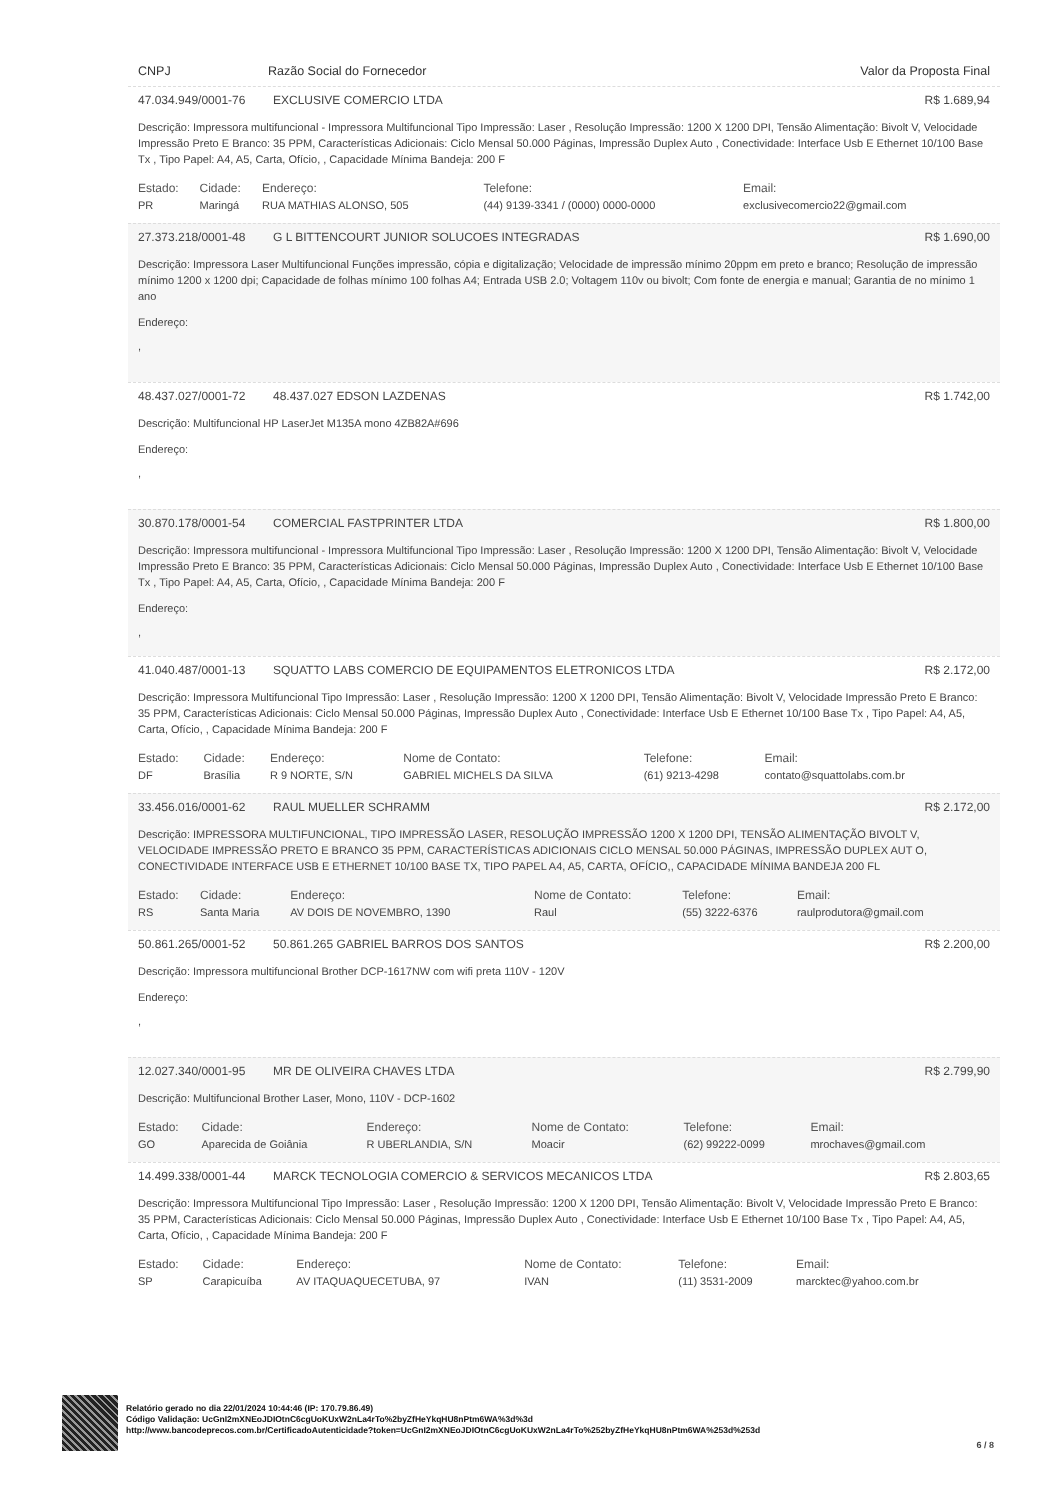CNPJ Razão Social do Fornecedor Valor da Proposta Final
47.034.949/0001-76 EXCLUSIVE COMERCIO LTDA R$ 1.689,94
Descrição: Impressora multifuncional - Impressora Multifuncional Tipo Impressão: Laser , Resolução Impressão: 1200 X 1200 DPI, Tensão Alimentação: Bivolt V, Velocidade Impressão Preto E Branco: 35 PPM, Características Adicionais: Ciclo Mensal 50.000 Páginas, Impressão Duplex Auto , Conectividade: Interface Usb E Ethernet 10/100 Base Tx , Tipo Papel: A4, A5, Carta, Ofício, , Capacidade Mínima Bandeja: 200 F
| Estado: | Cidade: | Endereço: | Telefone: | Email: |
| --- | --- | --- | --- | --- |
| PR | Maringá | RUA MATHIAS ALONSO, 505 | (44) 9139-3341 / (0000) 0000-0000 | exclusivecomercio22@gmail.com |
27.373.218/0001-48 G L BITTENCOURT JUNIOR SOLUCOES INTEGRADAS R$ 1.690,00
Descrição: Impressora Laser Multifuncional Funções impressão, cópia e digitalização; Velocidade de impressão mínimo 20ppm em preto e branco; Resolução de impressão mínimo 1200 x 1200 dpi; Capacidade de folhas mínimo 100 folhas A4; Entrada USB 2.0; Voltagem 110v ou bivolt; Com fonte de energia e manual; Garantia de no mínimo 1 ano
Endereço:
,
48.437.027/0001-72 48.437.027 EDSON LAZDENAS R$ 1.742,00
Descrição: Multifuncional HP LaserJet M135A mono 4ZB82A#696
Endereço:
,
30.870.178/0001-54 COMERCIAL FASTPRINTER LTDA R$ 1.800,00
Descrição: Impressora multifuncional - Impressora Multifuncional Tipo Impressão: Laser , Resolução Impressão: 1200 X 1200 DPI, Tensão Alimentação: Bivolt V, Velocidade Impressão Preto E Branco: 35 PPM, Características Adicionais: Ciclo Mensal 50.000 Páginas, Impressão Duplex Auto , Conectividade: Interface Usb E Ethernet 10/100 Base Tx , Tipo Papel: A4, A5, Carta, Ofício, , Capacidade Mínima Bandeja: 200 F
Endereço:
,
41.040.487/0001-13 SQUATTO LABS COMERCIO DE EQUIPAMENTOS ELETRONICOS LTDA R$ 2.172,00
Descrição: Impressora Multifuncional Tipo Impressão: Laser , Resolução Impressão: 1200 X 1200 DPI, Tensão Alimentação: Bivolt V, Velocidade Impressão Preto E Branco: 35 PPM, Características Adicionais: Ciclo Mensal 50.000 Páginas, Impressão Duplex Auto , Conectividade: Interface Usb E Ethernet 10/100 Base Tx , Tipo Papel: A4, A5, Carta, Ofício, , Capacidade Mínima Bandeja: 200 F
| Estado: | Cidade: | Endereço: | Nome de Contato: | Telefone: | Email: |
| --- | --- | --- | --- | --- | --- |
| DF | Brasília | R 9 NORTE, S/N | GABRIEL MICHELS DA SILVA | (61) 9213-4298 | contato@squattolabs.com.br |
33.456.016/0001-62 RAUL MUELLER SCHRAMM R$ 2.172,00
Descrição: IMPRESSORA MULTIFUNCIONAL, TIPO IMPRESSÃO LASER, RESOLUÇÃO IMPRESSÃO 1200 X 1200 DPI, TENSÃO ALIMENTAÇÃO BIVOLT V, VELOCIDADE IMPRESSÃO PRETO E BRANCO 35 PPM, CARACTERÍSTICAS ADICIONAIS CICLO MENSAL 50.000 PÁGINAS, IMPRESSÃO DUPLEX AUT O, CONECTIVIDADE INTERFACE USB E ETHERNET 10/100 BASE TX, TIPO PAPEL A4, A5, CARTA, OFÍCIO,, CAPACIDADE MÍNIMA BANDEJA 200 FL
| Estado: | Cidade: | Endereço: | Nome de Contato: | Telefone: | Email: |
| --- | --- | --- | --- | --- | --- |
| RS | Santa Maria | AV DOIS DE NOVEMBRO, 1390 | Raul | (55) 3222-6376 | raulprodutora@gmail.com |
50.861.265/0001-52 50.861.265 GABRIEL BARROS DOS SANTOS R$ 2.200,00
Descrição: Impressora multifuncional Brother DCP-1617NW com wifi preta 110V - 120V
Endereço:
,
12.027.340/0001-95 MR DE OLIVEIRA CHAVES LTDA R$ 2.799,90
Descrição: Multifuncional Brother Laser, Mono, 110V - DCP-1602
| Estado: | Cidade: | Endereço: | Nome de Contato: | Telefone: | Email: |
| --- | --- | --- | --- | --- | --- |
| GO | Aparecida de Goiânia | R UBERLANDIA, S/N | Moacir | (62) 99222-0099 | mrochaves@gmail.com |
14.499.338/0001-44 MARCK TECNOLOGIA COMERCIO & SERVICOS MECANICOS LTDA R$ 2.803,65
Descrição: Impressora Multifuncional Tipo Impressão: Laser , Resolução Impressão: 1200 X 1200 DPI, Tensão Alimentação: Bivolt V, Velocidade Impressão Preto E Branco: 35 PPM, Características Adicionais: Ciclo Mensal 50.000 Páginas, Impressão Duplex Auto , Conectividade: Interface Usb E Ethernet 10/100 Base Tx , Tipo Papel: A4, A5, Carta, Ofício, , Capacidade Mínima Bandeja: 200 F
| Estado: | Cidade: | Endereço: | Nome de Contato: | Telefone: | Email: |
| --- | --- | --- | --- | --- | --- |
| SP | Carapicuíba | AV ITAQUAQUECETUBA, 97 | IVAN | (11) 3531-2009 | marcktec@yahoo.com.br |
Relatório gerado no dia 22/01/2024 10:44:46 (IP: 170.79.86.49)
Código Validação: UcGnI2mXNEoJDIOtnC6cgUoKUxW2nLa4rTo%2byZfHeYkqHU8nPtm6WA%3d%3d
http://www.bancodeprecos.com.br/CertificadoAutenticidade?token=UcGnI2mXNEoJDIOtnC6cgUoKUxW2nLa4rTo%252byZfHeYkqHU8nPtm6WA%253d%253d
6 / 8